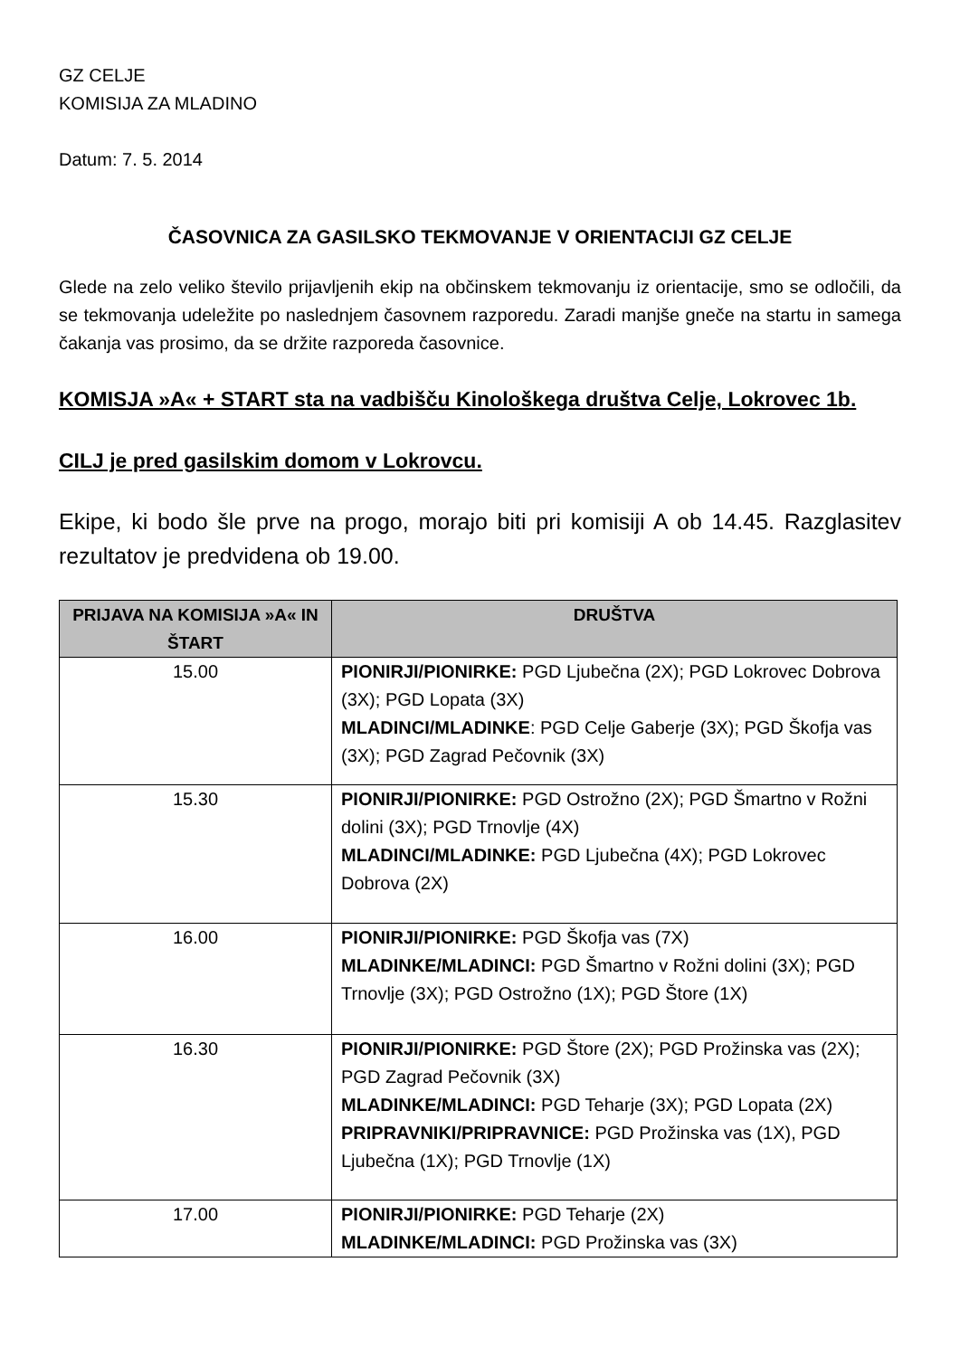GZ CELJE
KOMISIJA ZA MLADINO
Datum: 7. 5. 2014
ČASOVNICA ZA GASILSKO TEKMOVANJE V ORIENTACIJI GZ CELJE
Glede na zelo veliko število prijavljenih ekip na občinskem tekmovanju iz orientacije, smo se odločili, da se tekmovanja udeležite po naslednjem časovnem razporedu. Zaradi manjše gneče na startu in samega čakanja vas prosimo, da se držite razporeda časovnice.
KOMISJA »A« + START sta na vadbišču Kinološkega društva Celje, Lokrovec 1b.
CILJ je pred gasilskim domom v Lokrovcu.
Ekipe, ki bodo šle prve na progo, morajo biti pri komisiji A ob 14.45. Razglasitev rezultatov je predvidena ob 19.00.
| PRIJAVA NA KOMISIJA »A« IN ŠTART | DRUŠTVA |
| --- | --- |
| 15.00 | PIONIRJI/PIONIRKE: PGD Ljubečna (2X); PGD Lokrovec Dobrova (3X); PGD Lopata (3X) MLADINCI/MLADINKE : PGD Celje Gaberje (3X); PGD Škofja vas (3X); PGD Zagrad Pečovnik (3X) |
| 15.30 | PIONIRJI/PIONIRKE: PGD Ostrožno (2X); PGD Šmartno v Rožni dolini (3X); PGD Trnovlje (4X) MLADINCI/MLADINKE: PGD Ljubečna (4X); PGD Lokrovec Dobrova (2X) |
| 16.00 | PIONIRJI/PIONIRKE: PGD Škofja vas (7X) MLADINKE/MLADINCI: PGD Šmartno v Rožni dolini (3X); PGD Trnovlje (3X); PGD Ostrožno (1X); PGD Štore (1X) |
| 16.30 | PIONIRJI/PIONIRKE: PGD Štore (2X); PGD Prožinska vas (2X); PGD Zagrad Pečovnik (3X) MLADINKE/MLADINCI: PGD Teharje (3X); PGD Lopata (2X) PRIPRAVNIKI/PRIPRAVNICE: PGD Prožinska vas (1X), PGD Ljubečna (1X); PGD Trnovlje (1X) |
| 17.00 | PIONIRJI/PIONIRKE: PGD Teharje (2X) MLADINKE/MLADINCI: PGD Prožinska vas (3X) |